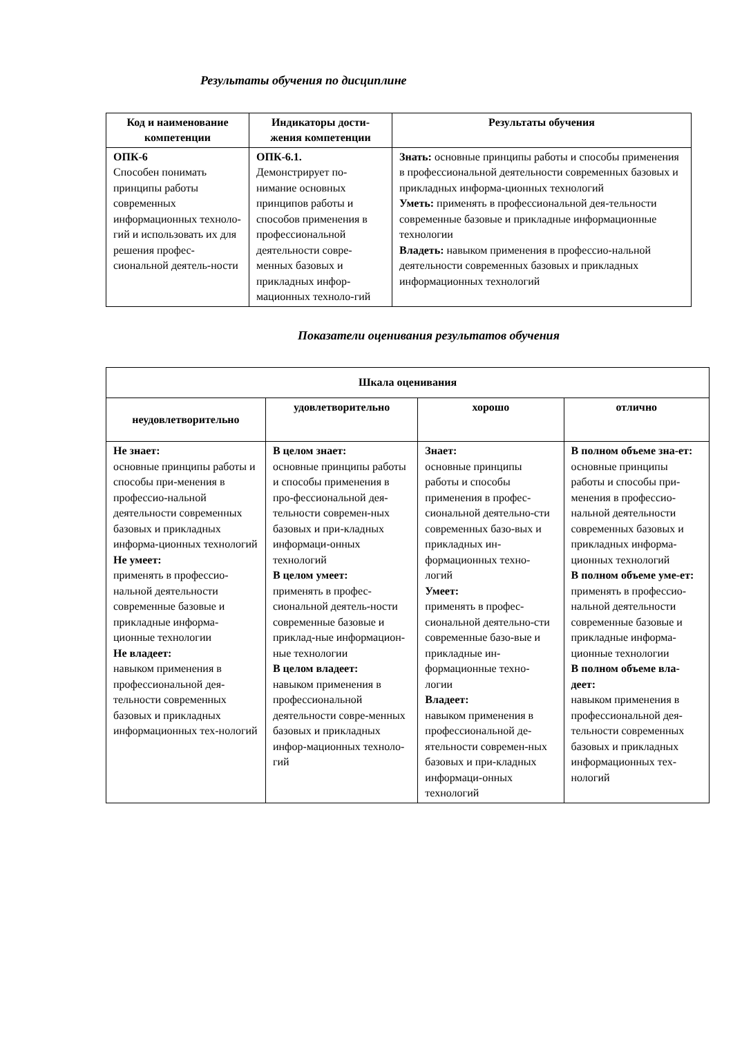Результаты обучения по дисциплине
| Код и наименование компетенции | Индикаторы дости-жения компетенции | Результаты обучения |
| --- | --- | --- |
| ОПК-6 Способен понимать принципы работы современных информационных техноло-гий и использовать их для решения профес-сиональной деятель-ности | ОПК-6.1. Демонстрирует по-нимание основных принципов работы и способов применения в профессиональной деятельности совре-менных базовых и прикладных инфор-мационных техноло-гий | Знать: основные принципы работы и способы применения в профессиональной деятельности современных базовых и прикладных информа-ционных технологий Уметь: применять в профессиональной дея-тельности современные базовые и прикладные информационные технологии Владеть: навыком применения в профессио-нальной деятельности современных базовых и прикладных информационных технологий |
Показатели оценивания результатов обучения
| Шкала оценивания | | | |
| --- | --- | --- | --- |
| неудовлетворительно | удовлетворительно | хорошо | отлично |
| Не знает: основные принципы работы и способы при-менения в профессио-нальной деятельности современных базовых и прикладных информа-ционных технологий Не умеет: применять в профессио-нальной деятельности современные базовые и прикладные информа-ционные технологии Не владеет: навыком применения в профессиональной дея-тельности современных базовых и прикладных информационных тех-нологий | В целом знает: основные принципы работы и способы применения в про-фессиональной дея-тельности современ-ных базовых и при-кладных информаци-онных технологий В целом умеет: применять в профес-сиональной деятель-ности современные базовые и приклад-ные информацион-ные технологии В целом владеет: навыком применения в профессиональной деятельности совре-менных базовых и прикладных инфор-мационных техноло-гий | Знает: основные принципы работы и способы применения в профес-сиональной деятельно-сти современных базо-вых и прикладных ин-формационных техно-логий Умеет: применять в профес-сиональной деятельно-сти современные базо-вые и прикладные ин-формационные техно-логии Владеет: навыком применения в профессиональной де-ятельности современ-ных базовых и при-кладных информаци-онных технологий | В полном объеме зна-ет: основные принципы работы и способы при-менения в профессио-нальной деятельности современных базовых и прикладных информа-ционных технологий В полном объеме уме-ет: применять в профессио-нальной деятельности современные базовые и прикладные информа-ционные технологии В полном объеме вла-деет: навыком применения в профессиональной дея-тельности современных базовых и прикладных информационных тех-нологий |